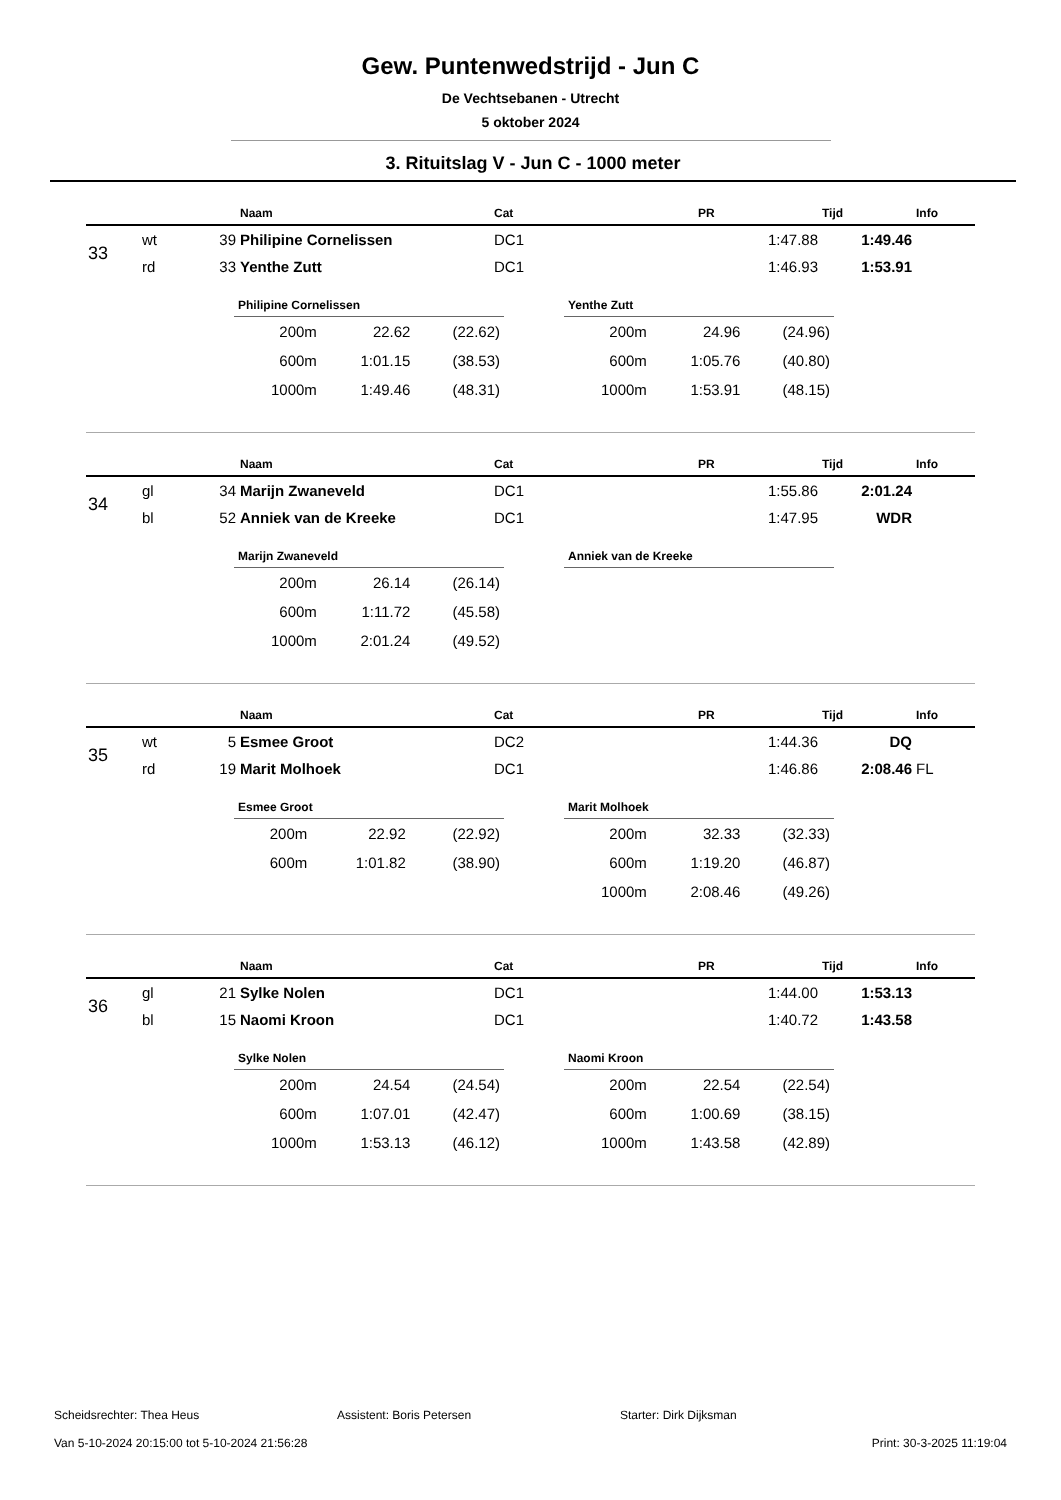Gew. Puntenwedstrijd - Jun C
De Vechtsebanen - Utrecht
5 oktober 2024
3. Rituitslag V - Jun C - 1000 meter
| | | | Naam | Cat | PR | Tijd | Info |
| --- | --- | --- | --- | --- | --- | --- | --- |
| 33 | wt | 39 | Philipine Cornelissen | DC1 | 1:47.88 | 1:49.46 | |
| | rd | 33 | Yenthe Zutt | DC1 | 1:46.93 | 1:53.91 | |
Philipine Cornelissen
| 200m | 22.62 | (22.62) |
| 600m | 1:01.15 | (38.53) |
| 1000m | 1:49.46 | (48.31) |
Yenthe Zutt
| 200m | 24.96 | (24.96) |
| 600m | 1:05.76 | (40.80) |
| 1000m | 1:53.91 | (48.15) |
| | | | Naam | Cat | PR | Tijd | Info |
| --- | --- | --- | --- | --- | --- | --- | --- |
| 34 | gl | 34 | Marijn Zwaneveld | DC1 | 1:55.86 | 2:01.24 | |
| | bl | 52 | Anniek van de Kreeke | DC1 | 1:47.95 | WDR | |
Marijn Zwaneveld
| 200m | 26.14 | (26.14) |
| 600m | 1:11.72 | (45.58) |
| 1000m | 2:01.24 | (49.52) |
Anniek van de Kreeke
| | | | Naam | Cat | PR | Tijd | Info |
| --- | --- | --- | --- | --- | --- | --- | --- |
| 35 | wt | 5 | Esmee Groot | DC2 | 1:44.36 | DQ | |
| | rd | 19 | Marit Molhoek | DC1 | 1:46.86 | 2:08.46 | FL |
Esmee Groot
| 200m | 22.92 | (22.92) |
| 600m | 1:01.82 | (38.90) |
Marit Molhoek
| 200m | 32.33 | (32.33) |
| 600m | 1:19.20 | (46.87) |
| 1000m | 2:08.46 | (49.26) |
| | | | Naam | Cat | PR | Tijd | Info |
| --- | --- | --- | --- | --- | --- | --- | --- |
| 36 | gl | 21 | Sylke Nolen | DC1 | 1:44.00 | 1:53.13 | |
| | bl | 15 | Naomi Kroon | DC1 | 1:40.72 | 1:43.58 | |
Sylke Nolen
| 200m | 24.54 | (24.54) |
| 600m | 1:07.01 | (42.47) |
| 1000m | 1:53.13 | (46.12) |
Naomi Kroon
| 200m | 22.54 | (22.54) |
| 600m | 1:00.69 | (38.15) |
| 1000m | 1:43.58 | (42.89) |
Scheidsrechter: Thea Heus Assistent: Boris Petersen Starter: Dirk Dijksman
Van 5-10-2024 20:15:00 tot 5-10-2024 21:56:28 Print: 30-3-2025 11:19:04